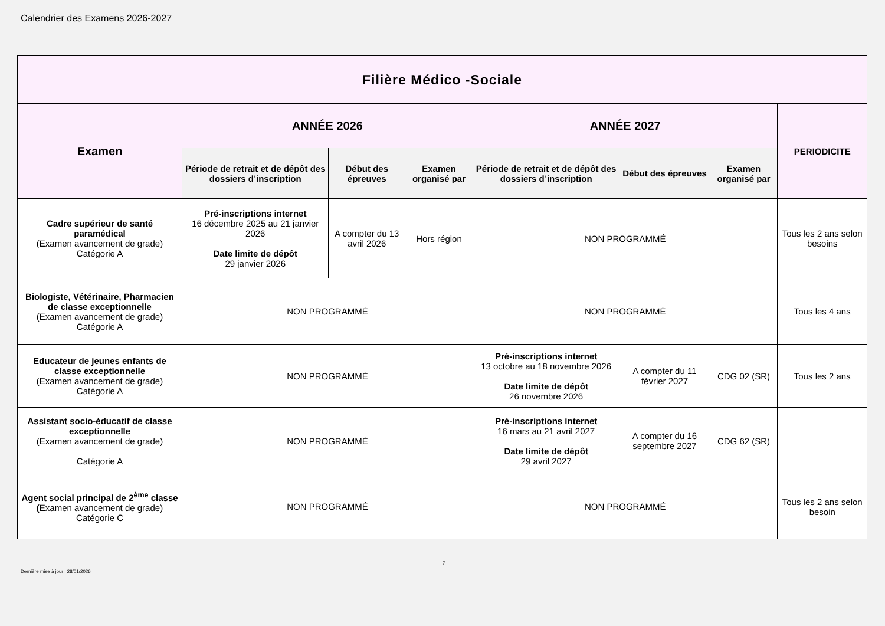Calendrier des Examens 2026-2027
| Filière Médico -Sociale | | | | | | | |
| --- | --- | --- | --- | --- | --- | --- | --- |
| Examen | ANNÉE 2026 | | | ANNÉE 2027 | | | PERIODICITE |
| | Période de retrait et de dépôt des dossiers d’inscription | Début des épreuves | Examen organisé par | Période de retrait et de dépôt des dossiers d’inscription | Début des épreuves | Examen organisé par | |
| Cadre supérieur de santé paramédical (Examen avancement de grade) Catégorie A | Pré-inscriptions internet 16 décembre 2025 au 21 janvier 2026 Date limite de dépôt 29 janvier 2026 | A compter du 13 avril 2026 | Hors région | NON PROGRAMMÉ | | | Tous les 2 ans selon besoins |
| Biologiste, Vétérinaire, Pharmacien de classe exceptionnelle (Examen avancement de grade) Catégorie A | NON PROGRAMMÉ | | | NON PROGRAMMÉ | | | Tous les 4 ans |
| Educateur de jeunes enfants de classe exceptionnelle (Examen avancement de grade) Catégorie A | NON PROGRAMMÉ | | | Pré-inscriptions internet 13 octobre au 18 novembre 2026 Date limite de dépôt 26 novembre 2026 | A compter du 11 février 2027 | CDG 02 (SR) | Tous les 2 ans |
| Assistant socio-éducatif de classe exceptionnelle (Examen avancement de grade) Catégorie A | NON PROGRAMMÉ | | | Pré-inscriptions internet 16 mars au 21 avril 2027 Date limite de dépôt 29 avril 2027 | A compter du 16 septembre 2027 | CDG 62 (SR) | |
| Agent social principal de 2<sup>ème</sup> classe ( Examen avancement de grade) Catégorie C | NON PROGRAMMÉ | | | NON PROGRAMMÉ | | | Tous les 2 ans selon besoin |
Dernière mise à jour : 28/01/2026
7